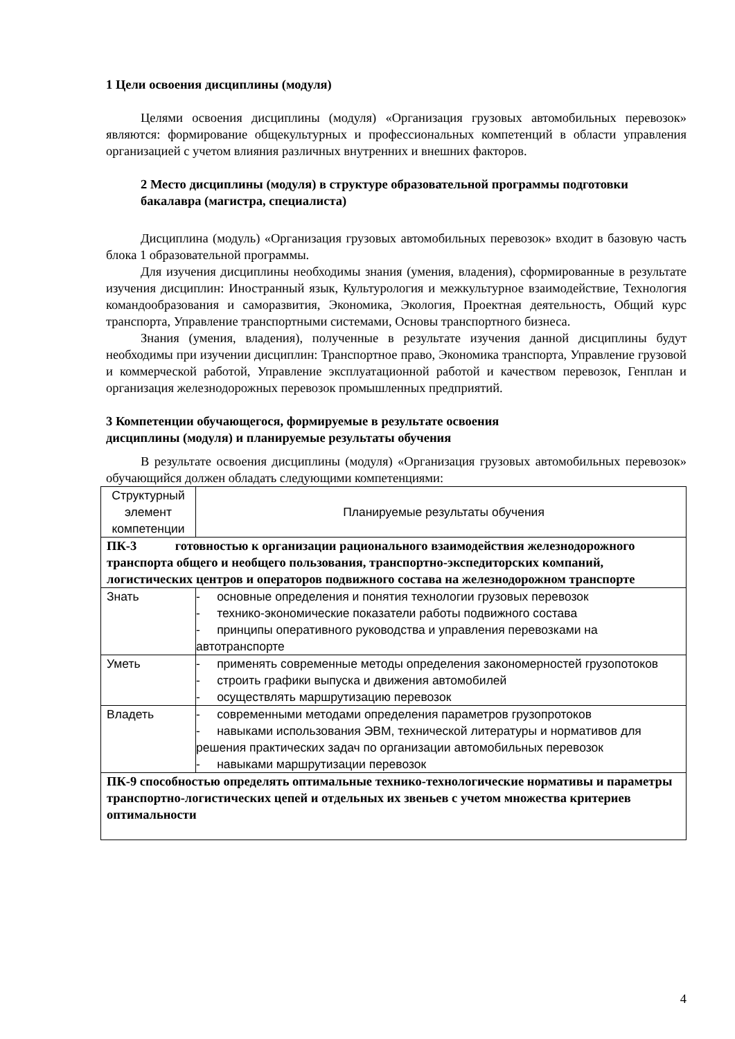1 Цели освоения дисциплины (модуля)
Целями освоения дисциплины (модуля) «Организация грузовых автомобильных перевозок» являются: формирование общекультурных и профессиональных компетенций в области управления организацией с учетом влияния различных внутренних и внешних факторов.
2 Место дисциплины (модуля) в структуре образовательной программы подготовки бакалавра (магистра, специалиста)
Дисциплина (модуль) «Организация грузовых автомобильных перевозок» входит в базовую часть блока 1 образовательной программы.
Для изучения дисциплины необходимы знания (умения, владения), сформированные в результате изучения дисциплин: Иностранный язык, Культурология и межкультурное взаимодействие, Технология командообразования и саморазвития, Экономика, Экология, Проектная деятельность, Общий курс транспорта, Управление транспортными системами, Основы транспортного бизнеса.
Знания (умения, владения), полученные в результате изучения данной дисциплины будут необходимы при изучении дисциплин: Транспортное право, Экономика транспорта, Управление грузовой и коммерческой работой, Управление эксплуатационной работой и качеством перевозок, Генплан и организация железнодорожных перевозок промышленных предприятий.
3 Компетенции обучающегося, формируемые в результате освоения
дисциплины (модуля) и планируемые результаты обучения
В результате освоения дисциплины (модуля) «Организация грузовых автомобильных перевозок» обучающийся должен обладать следующими компетенциями:
| Структурный элемент компетенции | Планируемые результаты обучения |
| ПК-3 готовностью к организации рационального взаимодействия железнодорожного транспорта общего и необщего пользования, транспортно-экспедиторских компаний, логистических центров и операторов подвижного состава на железнодорожном транспорте | |
| Знать | - основные определения и понятия технологии грузовых перевозок - технико-экономические показатели работы подвижного состава - принципы оперативного руководства и управления перевозками на автотранспорте |
| Уметь | - применять современные методы определения закономерностей грузопотоков - строить графики выпуска и движения автомобилей - осуществлять маршрутизацию перевозок |
| Владеть | - современными методами определения параметров грузопротоков - навыками использования ЭВМ, технической литературы и нормативов для решения практических задач по организации автомобильных перевозок - навыками маршрутизации перевозок |
| ПК-9 способностью определять оптимальные технико-технологические нормативы и параметры транспортно-логистических цепей и отдельных их звеньев с учетом множества критериев оптимальности | |
4